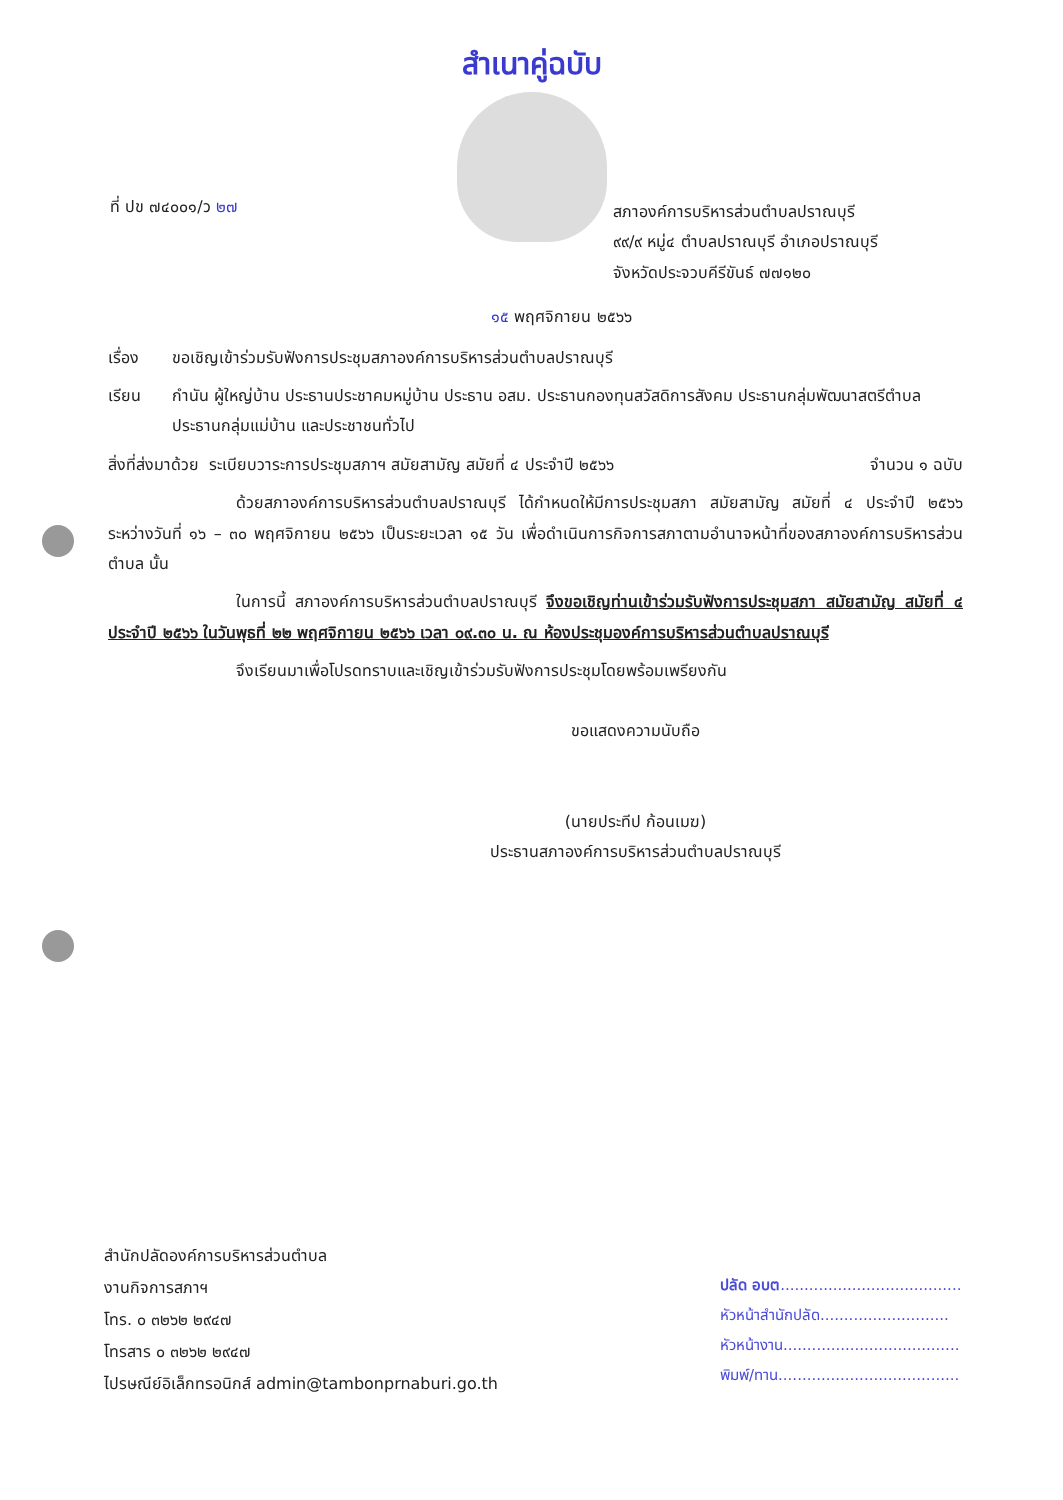สำเนาคู่ฉบับ
ที่ ปข ๗๔๐๐๑/ว ๒๗
สภาองค์การบริหารส่วนตำบลปราณบุรี
๙๙/๙ หมู่๔ ตำบลปราณบุรี อำเภอปราณบุรี
จังหวัดประจวบคีรีขันธ์ ๗๗๑๒๐
๑๕ พฤศจิกายน ๒๕๖๖
เรื่อง ขอเชิญเข้าร่วมรับฟังการประชุมสภาองค์การบริหารส่วนตำบลปราณบุรี
เรียน กำนัน ผู้ใหญ่บ้าน ประธานประชาคมหมู่บ้าน ประธาน อสม. ประธานกองทุนสวัสดิการสังคม ประธานกลุ่มพัฒนาสตรีตำบล ประธานกลุ่มแม่บ้าน และประชาชนทั่วไป
สิ่งที่ส่งมาด้วย ระเบียบวาระการประชุมสภาฯ สมัยสามัญ สมัยที่ ๔ ประจำปี ๒๕๖๖ จำนวน ๑ ฉบับ
ด้วยสภาองค์การบริหารส่วนตำบลปราณบุรี ได้กำหนดให้มีการประชุมสภา สมัยสามัญ สมัยที่ ๔ ประจำปี ๒๕๖๖ ระหว่างวันที่ ๑๖ – ๓๐ พฤศจิกายน ๒๕๖๖ เป็นระยะเวลา ๑๕ วัน เพื่อดำเนินการกิจการสภาตามอำนาจหน้าที่ของสภาองค์การบริหารส่วนตำบล นั้น
ในการนี้ สภาองค์การบริหารส่วนตำบลปราณบุรี จึงขอเชิญท่านเข้าร่วมรับฟังการประชุมสภา สมัยสามัญ สมัยที่ ๔ ประจำปี ๒๕๖๖ ในวันพุธที่ ๒๒ พฤศจิกายน ๒๕๖๖ เวลา ๐๙.๓๐ น. ณ ห้องประชุมองค์การบริหารส่วนตำบลปราณบุรี
จึงเรียนมาเพื่อโปรดทราบและเชิญเข้าร่วมรับฟังการประชุมโดยพร้อมเพรียงกัน
ขอแสดงความนับถือ
(นายประทีป ก้อนเมฆ)
ประธานสภาองค์การบริหารส่วนตำบลปราณบุรี
สำนักปลัดองค์การบริหารส่วนตำบล
งานกิจการสภาฯ
โทร. ๐ ๓๒๖๒ ๒๙๔๗
โทรสาร ๐ ๓๒๖๒ ๒๙๔๗
ไปรษณีย์อิเล็กทรอนิกส์ admin@tambonprnaburi.go.th
ปลัด อบต......................................
หัวหน้าสำนักปลัด...........................
หัวหน้างาน.....................................
พิมพ์/ทาน......................................